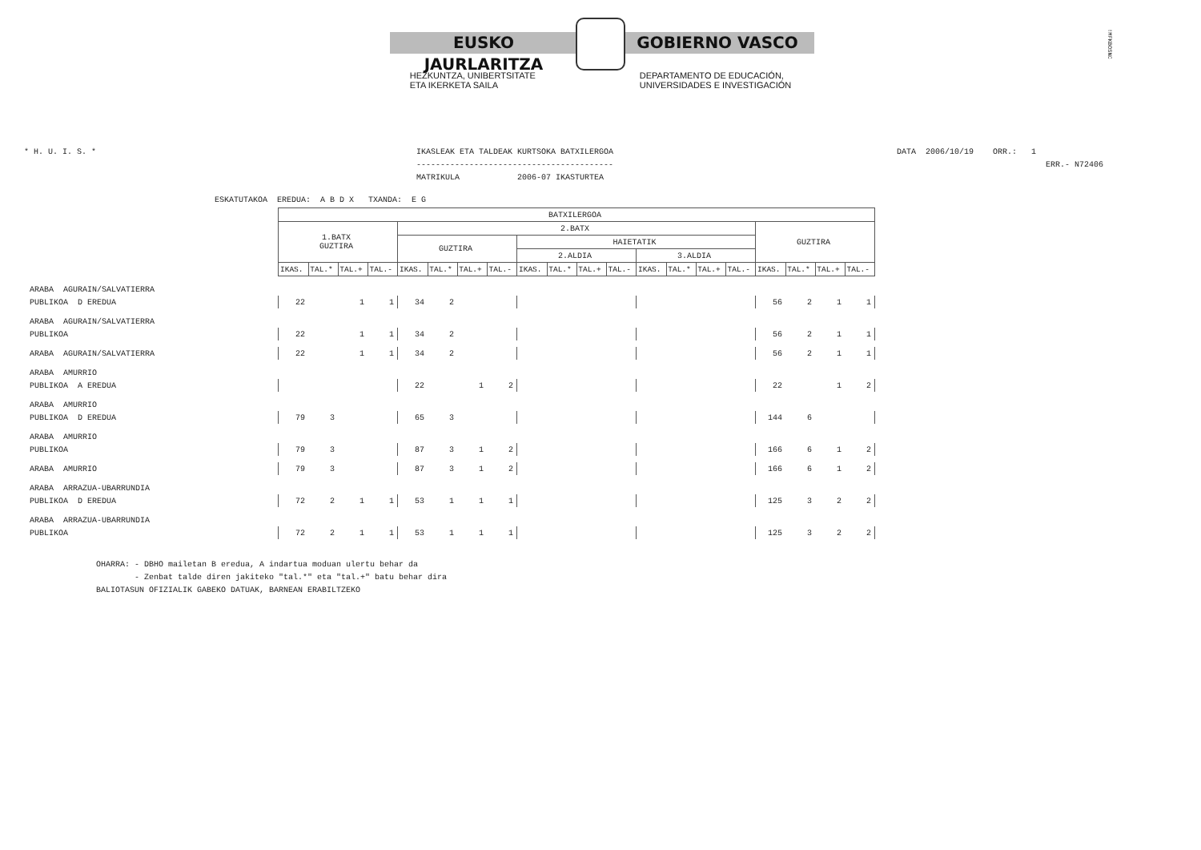EUSKO JAURLARITZA GOBIERNO VASCO
HEZKUNTZA, UNIBERTSITATE
ETA IKERKETA SAILA
DEPARTAMENTO DE EDUCACIÓN,
UNIVERSIDADES E INVESTIGACIÓN
!MFKBOSNC
* H. U. I. S. * IKASLEAK ETA TALDEAK KURTSOKA BATXILERGOA
-----------------------------------------
MATRIKULA 2006-07 IKASTURTEA
DATA 2006/10/19 ORR.: 1
ERR.- N72406
ESKATUTAKOA EREDUA: A B D X TXANDA: E G
| | BATXILERGOA | | | | | | | | | | | | | | | | | | | |
| --- | --- | --- | --- | --- | --- | --- | --- | --- | --- | --- | --- | --- | --- | --- | --- | --- | --- | --- | --- | --- |
| | 1.BATX GUZTIRA | | | | 2.BATX | | | | | | | | | | | | GUZTIRA | | | |
| | | | | | GUZTIRA | | | | HAIETATIK | | | | | | | | | | | |
| | | | | | | | | | 2.ALDIA | | | | 3.ALDIA | | | | | | | |
| | IKAS. | TAL.* | TAL.+ | TAL.- | IKAS. | TAL.* | TAL.+ | TAL.- | IKAS. | TAL.* | TAL.+ | TAL.- | IKAS. | TAL.* | TAL.+ | TAL.- | IKAS. | TAL.* | TAL.+ | TAL.- |
| ARABA AGURAIN/SALVATIERRA | | | | | | | | | | | | | | | | | | | | |
| PUBLIKOA D EREDUA | 22 | | 1 | 1 | 34 | 2 | | | | | | | | | | | 56 | 2 | 1 | 1 |
| ARABA AGURAIN/SALVATIERRA | | | | | | | | | | | | | | | | | | | | |
| PUBLIKOA | 22 | | 1 | 1 | 34 | 2 | | | | | | | | | | | 56 | 2 | 1 | 1 |
| ARABA AGURAIN/SALVATIERRA | 22 | | 1 | 1 | 34 | 2 | | | | | | | | | | | 56 | 2 | 1 | 1 |
| ARABA AMURRIO | | | | | | | | | | | | | | | | | | | | |
| PUBLIKOA A EREDUA | | | | | 22 | | 1 | 2 | | | | | | | | | 22 | | 1 | 2 |
| ARABA AMURRIO | | | | | | | | | | | | | | | | | | | | |
| PUBLIKOA D EREDUA | 79 | 3 | | | 65 | 3 | | | | | | | | | | | 144 | 6 | | |
| ARABA AMURRIO | | | | | | | | | | | | | | | | | | | | |
| PUBLIKOA | 79 | 3 | | | 87 | 3 | 1 | 2 | | | | | | | | | 166 | 6 | 1 | 2 |
| ARABA AMURRIO | 79 | 3 | | | 87 | 3 | 1 | 2 | | | | | | | | | 166 | 6 | 1 | 2 |
| ARABA ARRAZUA-UBARRUNDIA | | | | | | | | | | | | | | | | | | | | |
| PUBLIKOA D EREDUA | 72 | 2 | 1 | 1 | 53 | 1 | 1 | 1 | | | | | | | | | 125 | 3 | 2 | 2 |
| ARABA ARRAZUA-UBARRUNDIA | | | | | | | | | | | | | | | | | | | | |
| PUBLIKOA | 72 | 2 | 1 | 1 | 53 | 1 | 1 | 1 | | | | | | | | | 125 | 3 | 2 | 2 |
OHARRA: - DBHO mailetan B eredua, A indartua moduan ulertu behar da - Zenbat talde diren jakiteko "tal.*" eta "tal.+" batu behar dira BALIOTASUN OFIZIALIK GABEKO DATUAK, BARNEAN ERABILTZEKO